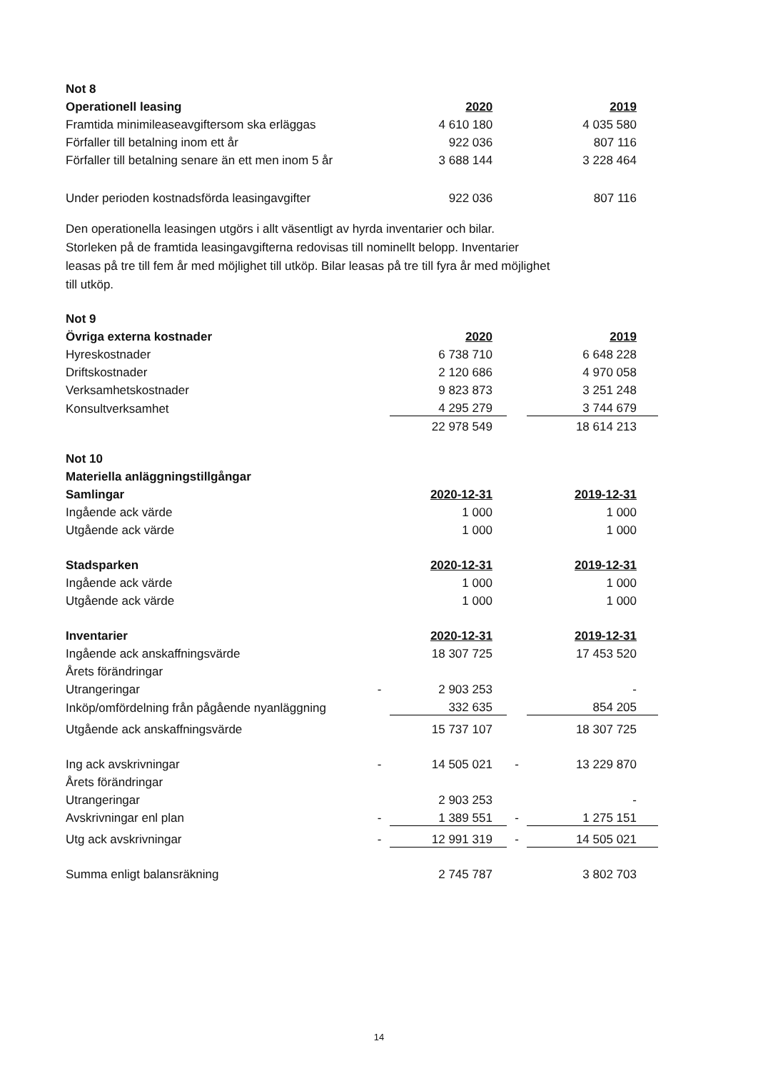| Not 8 | | | | |
| Operationell leasing | | 2020 | | 2019 |
| Framtida minimileaseavgiftersom ska erläggas | | 4 610 180 | | 4 035 580 |
| Förfaller till betalning inom ett år | | 922 036 | | 807 116 |
| Förfaller till betalning senare än ett men inom 5 år | | 3 688 144 | | 3 228 464 |
| Under perioden kostnadsförda leasingavgifter | | 922 036 | | 807 116 |
Den operationella leasingen utgörs i allt väsentligt av hyrda inventarier och bilar.
Storleken på de framtida leasingavgifterna redovisas till nominellt belopp. Inventarier
leasas på tre till fem år med möjlighet till utköp. Bilar leasas på tre till fyra år med möjlighet
till utköp.
| Not 9 | | | | |
| Övriga externa kostnader | | 2020 | | 2019 |
| Hyreskostnader | | 6 738 710 | | 6 648 228 |
| Driftskostnader | | 2 120 686 | | 4 970 058 |
| Verksamhetskostnader | | 9 823 873 | | 3 251 248 |
| Konsultverksamhet | | 4 295 279 | | 3 744 679 |
| | | 22 978 549 | | 18 614 213 |
| Not 10 | | | | |
| Materiella anläggningstillgångar | | | | |
| Samlingar | | 2020-12-31 | | 2019-12-31 |
| Ingående ack värde | | 1 000 | | 1 000 |
| Utgående ack värde | | 1 000 | | 1 000 |
| Stadsparken | | 2020-12-31 | | 2019-12-31 |
| Ingående ack värde | | 1 000 | | 1 000 |
| Utgående ack värde | | 1 000 | | 1 000 |
| Inventarier | | 2020-12-31 | | 2019-12-31 |
| Ingående ack anskaffningsvärde | | 18 307 725 | | 17 453 520 |
| Årets förändringar | | | | |
| Utrangeringar | - | 2 903 253 | | - |
| Inköp/omfördelning från pågående nyanläggning | | 332 635 | | 854 205 |
| Utgående ack anskaffningsvärde | | 15 737 107 | | 18 307 725 |
| Ing ack avskrivningar | - | 14 505 021 | - | 13 229 870 |
| Årets förändringar | | | | |
| Utrangeringar | | 2 903 253 | | - |
| Avskrivningar enl plan | - | 1 389 551 | - | 1 275 151 |
| Utg ack avskrivningar | - | 12 991 319 | - | 14 505 021 |
| Summa enligt balansräkning | | 2 745 787 | | 3 802 703 |
14